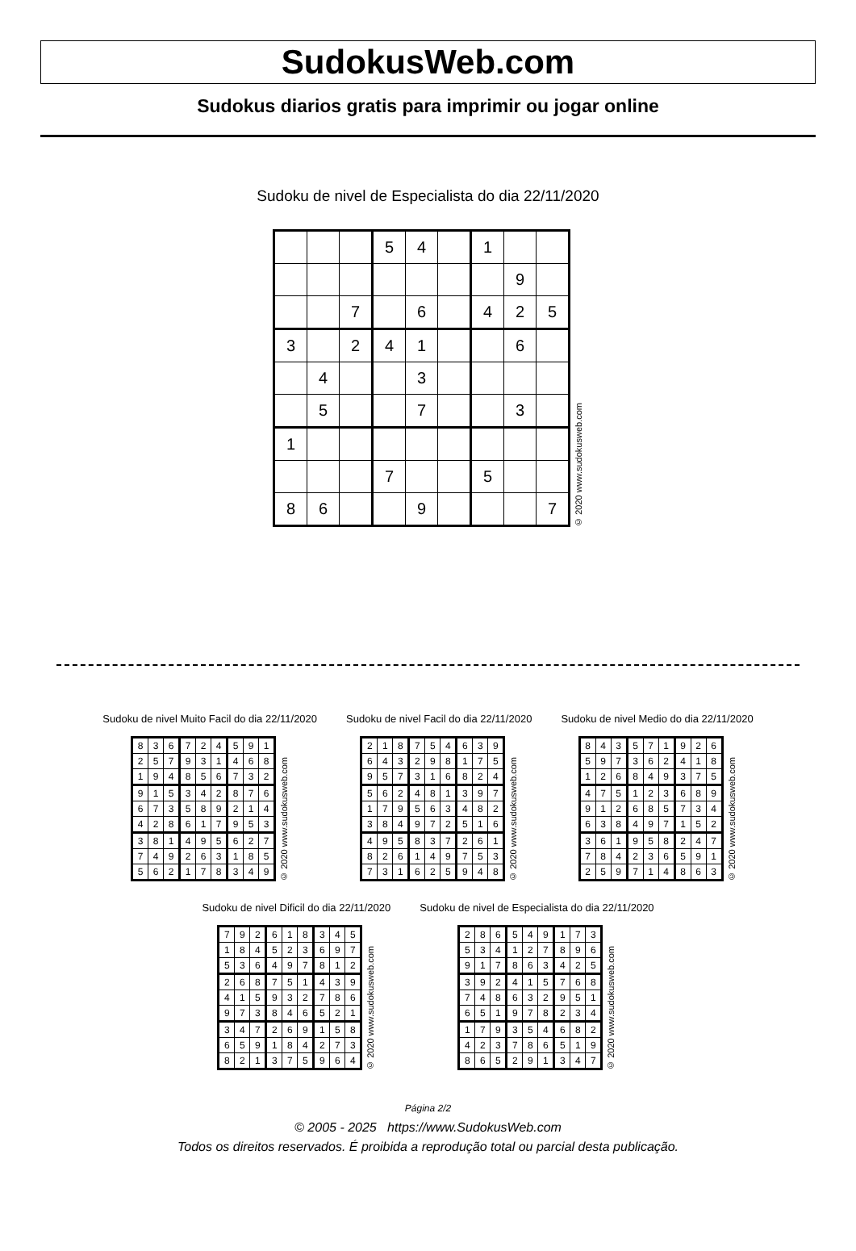SudokusWeb.com
Sudokus diarios gratis para imprimir ou jogar online
Sudoku de nivel de Especialista do dia 22/11/2020
| | | | 5 | 4 | | 1 | | |
| | | | | | | | 9 | |
| | | 7 | | 6 | | 4 | 2 | 5 |
| 3 | | 2 | 4 | 1 | | | 6 | |
| | 4 | | | 3 | | | | |
| | 5 | | | 7 | | | 3 | |
| 1 | | | | | | | | |
| | | | 7 | | | 5 | | |
| 8 | 6 | | | 9 | | | | 7 |
© 2020 www.sudokusweb.com
Sudoku de nivel Muito Facil do dia 22/11/2020
| 8 | 3 | 6 | 7 | 2 | 4 | 5 | 9 | 1 |
| 2 | 5 | 7 | 9 | 3 | 1 | 4 | 6 | 8 |
| 1 | 9 | 4 | 8 | 5 | 6 | 7 | 3 | 2 |
| 9 | 1 | 5 | 3 | 4 | 2 | 8 | 7 | 6 |
| 6 | 7 | 3 | 5 | 8 | 9 | 2 | 1 | 4 |
| 4 | 2 | 8 | 6 | 1 | 7 | 9 | 5 | 3 |
| 3 | 8 | 1 | 4 | 9 | 5 | 6 | 2 | 7 |
| 7 | 4 | 9 | 2 | 6 | 3 | 1 | 8 | 5 |
| 5 | 6 | 2 | 1 | 7 | 8 | 3 | 4 | 9 |
© 2020 www.sudokusweb.com
Sudoku de nivel Facil do dia 22/11/2020
| 2 | 1 | 8 | 7 | 5 | 4 | 6 | 3 | 9 |
| 6 | 4 | 3 | 2 | 9 | 8 | 1 | 7 | 5 |
| 9 | 5 | 7 | 3 | 1 | 6 | 8 | 2 | 4 |
| 5 | 6 | 2 | 4 | 8 | 1 | 3 | 9 | 7 |
| 1 | 7 | 9 | 5 | 6 | 3 | 4 | 8 | 2 |
| 3 | 8 | 4 | 9 | 7 | 2 | 5 | 1 | 6 |
| 4 | 9 | 5 | 8 | 3 | 7 | 2 | 6 | 1 |
| 8 | 2 | 6 | 1 | 4 | 9 | 7 | 5 | 3 |
| 7 | 3 | 1 | 6 | 2 | 5 | 9 | 4 | 8 |
© 2020 www.sudokusweb.com
Sudoku de nivel Medio do dia 22/11/2020
| 8 | 4 | 3 | 5 | 7 | 1 | 9 | 2 | 6 |
| 5 | 9 | 7 | 3 | 6 | 2 | 4 | 1 | 8 |
| 1 | 2 | 6 | 8 | 4 | 9 | 3 | 7 | 5 |
| 4 | 7 | 5 | 1 | 2 | 3 | 6 | 8 | 9 |
| 9 | 1 | 2 | 6 | 8 | 5 | 7 | 3 | 4 |
| 6 | 3 | 8 | 4 | 9 | 7 | 1 | 5 | 2 |
| 3 | 6 | 1 | 9 | 5 | 8 | 2 | 4 | 7 |
| 7 | 8 | 4 | 2 | 3 | 6 | 5 | 9 | 1 |
| 2 | 5 | 9 | 7 | 1 | 4 | 8 | 6 | 3 |
© 2020 www.sudokusweb.com
Sudoku de nivel Dificil do dia 22/11/2020
| 7 | 9 | 2 | 6 | 1 | 8 | 3 | 4 | 5 |
| 1 | 8 | 4 | 5 | 2 | 3 | 6 | 9 | 7 |
| 5 | 3 | 6 | 4 | 9 | 7 | 8 | 1 | 2 |
| 2 | 6 | 8 | 7 | 5 | 1 | 4 | 3 | 9 |
| 4 | 1 | 5 | 9 | 3 | 2 | 7 | 8 | 6 |
| 9 | 7 | 3 | 8 | 4 | 6 | 5 | 2 | 1 |
| 3 | 4 | 7 | 2 | 6 | 9 | 1 | 5 | 8 |
| 6 | 5 | 9 | 1 | 8 | 4 | 2 | 7 | 3 |
| 8 | 2 | 1 | 3 | 7 | 5 | 9 | 6 | 4 |
© 2020 www.sudokusweb.com
Sudoku de nivel de Especialista do dia 22/11/2020
| 2 | 8 | 6 | 5 | 4 | 9 | 1 | 7 | 3 |
| 5 | 3 | 4 | 1 | 2 | 7 | 8 | 9 | 6 |
| 9 | 1 | 7 | 8 | 6 | 3 | 4 | 2 | 5 |
| 3 | 9 | 2 | 4 | 1 | 5 | 7 | 6 | 8 |
| 7 | 4 | 8 | 6 | 3 | 2 | 9 | 5 | 1 |
| 6 | 5 | 1 | 9 | 7 | 8 | 2 | 3 | 4 |
| 1 | 7 | 9 | 3 | 5 | 4 | 6 | 8 | 2 |
| 4 | 2 | 3 | 7 | 8 | 6 | 5 | 1 | 9 |
| 8 | 6 | 5 | 2 | 9 | 1 | 3 | 4 | 7 |
© 2020 www.sudokusweb.com
Página 2/2
© 2005 - 2025 https://www.SudokusWeb.com
Todos os direitos reservados. É proibida a reprodução total ou parcial desta publicação.